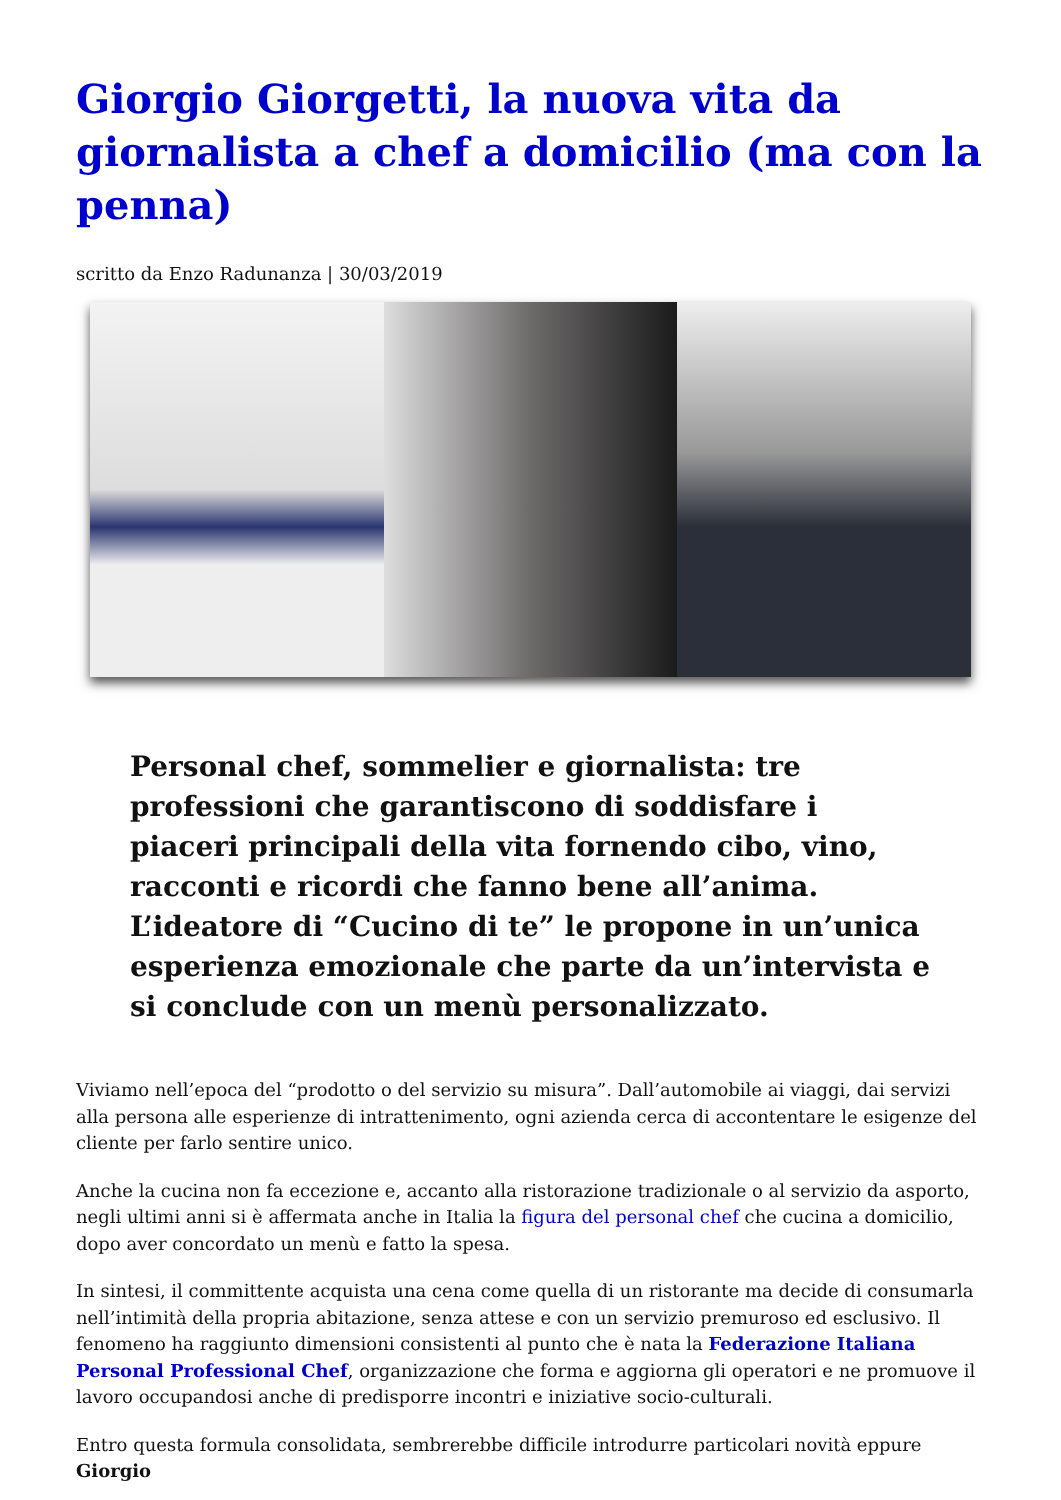Giorgio Giorgetti, la nuova vita da giornalista a chef a domicilio (ma con la penna)
scritto da Enzo Radunanza | 30/03/2019
Personal chef, sommelier e giornalista: tre professioni che garantiscono di soddisfare i piaceri principali della vita fornendo cibo, vino, racconti e ricordi che fanno bene all’anima. L’ideatore di “Cucino di te” le propone in un’unica esperienza emozionale che parte da un’intervista e si conclude con un menù personalizzato.
Viviamo nell’epoca del “prodotto o del servizio su misura”. Dall’automobile ai viaggi, dai servizi alla persona alle esperienze di intrattenimento, ogni azienda cerca di accontentare le esigenze del cliente per farlo sentire unico.
Anche la cucina non fa eccezione e, accanto alla ristorazione tradizionale o al servizio da asporto, negli ultimi anni si è affermata anche in Italia la figura del personal chef che cucina a domicilio, dopo aver concordato un menù e fatto la spesa.
In sintesi, il committente acquista una cena come quella di un ristorante ma decide di consumarla nell’intimità della propria abitazione, senza attese e con un servizio premuroso ed esclusivo. Il fenomeno ha raggiunto dimensioni consistenti al punto che è nata la Federazione Italiana Personal Professional Chef, organizzazione che forma e aggiorna gli operatori e ne promuove il lavoro occupandosi anche di predisporre incontri e iniziative socio-culturali.
Entro questa formula consolidata, sembrerebbe difficile introdurre particolari novità eppure Giorgio